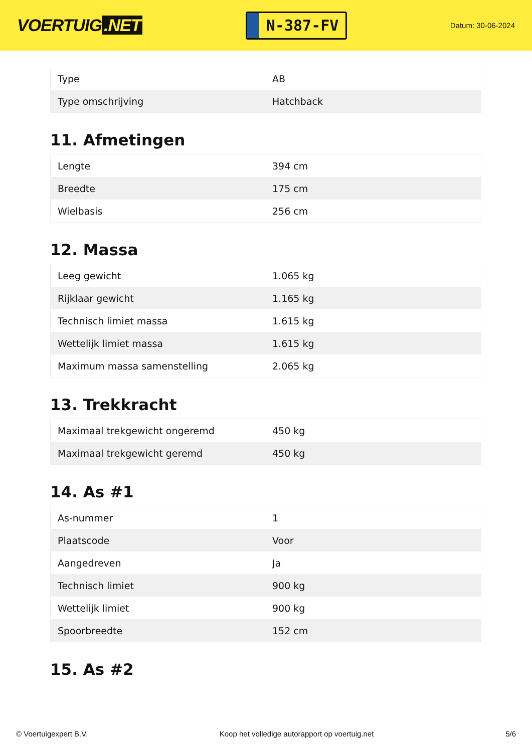VOERTUIG.NET
N-387-FV
Datum: 30-06-2024
| Type | AB |
| Type omschrijving | Hatchback |
11. Afmetingen
| Lengte | 394 cm |
| Breedte | 175 cm |
| Wielbasis | 256 cm |
12. Massa
| Leeg gewicht | 1.065 kg |
| Rijklaar gewicht | 1.165 kg |
| Technisch limiet massa | 1.615 kg |
| Wettelijk limiet massa | 1.615 kg |
| Maximum massa samenstelling | 2.065 kg |
13. Trekkracht
| Maximaal trekgewicht ongeremd | 450 kg |
| Maximaal trekgewicht geremd | 450 kg |
14. As #1
| As-nummer | 1 |
| Plaatscode | Voor |
| Aangedreven | Ja |
| Technisch limiet | 900 kg |
| Wettelijk limiet | 900 kg |
| Spoorbreedte | 152 cm |
15. As #2
© Voertuigexpert B.V. Koop het volledige autorapport op voertuig.net 5/6